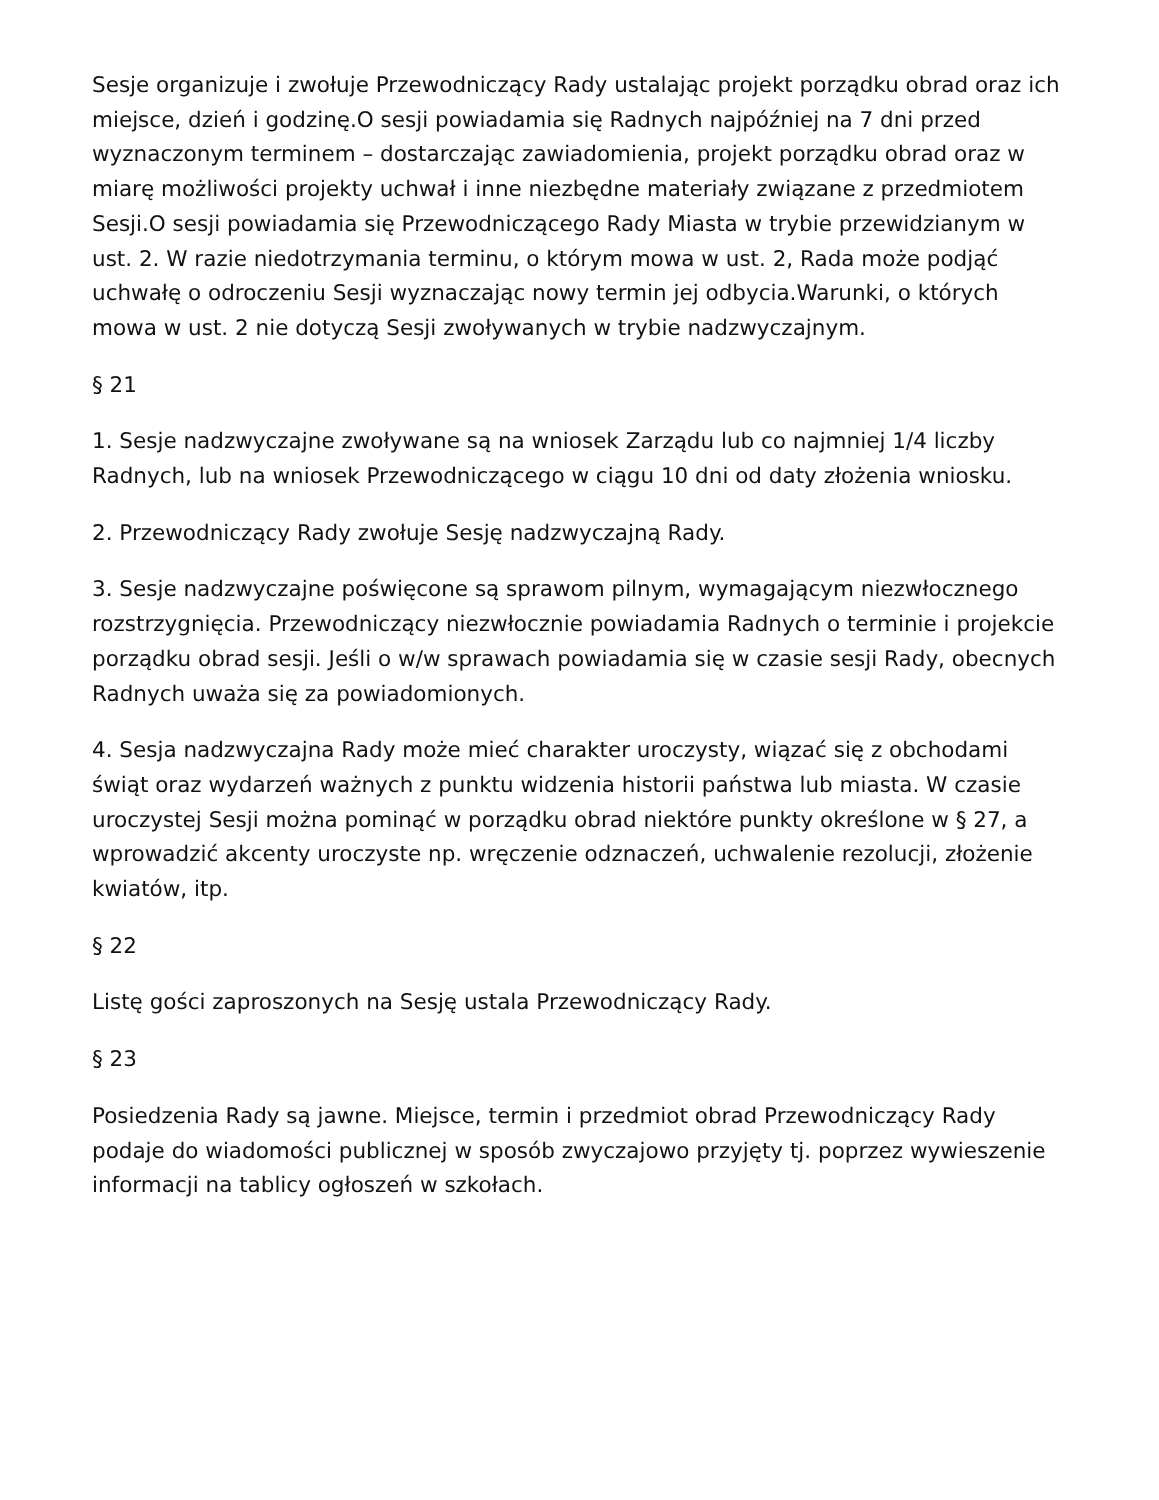Sesje organizuje i zwołuje Przewodniczący Rady ustalając projekt porządku obrad oraz ich miejsce, dzień i godzinę.O sesji powiadamia się Radnych najpóźniej na 7 dni przed wyznaczonym terminem – dostarczając zawiadomienia, projekt porządku obrad oraz w miarę możliwości projekty uchwał i inne niezbędne materiały związane z przedmiotem Sesji.O sesji powiadamia się Przewodniczącego Rady Miasta w trybie przewidzianym w ust. 2. W razie niedotrzymania terminu, o którym mowa w ust. 2, Rada może podjąć uchwałę o odroczeniu Sesji wyznaczając nowy termin jej odbycia.Warunki, o których mowa w ust. 2 nie dotyczą Sesji zwoływanych w trybie nadzwyczajnym.
§ 21
1. Sesje nadzwyczajne zwoływane są na wniosek Zarządu lub co najmniej 1/4 liczby Radnych, lub na wniosek Przewodniczącego w ciągu 10 dni od daty złożenia wniosku.
2. Przewodniczący Rady zwołuje Sesję nadzwyczajną Rady.
3. Sesje nadzwyczajne poświęcone są sprawom pilnym, wymagającym niezwłocznego rozstrzygnięcia. Przewodniczący niezwłocznie powiadamia Radnych o terminie i projekcie porządku obrad sesji. Jeśli o w/w sprawach powiadamia się w czasie sesji Rady, obecnych Radnych uważa się za powiadomionych.
4. Sesja nadzwyczajna Rady może mieć charakter uroczysty, wiązać się z obchodami świąt oraz wydarzeń ważnych z punktu widzenia historii państwa lub miasta. W czasie uroczystej Sesji można pominąć w porządku obrad niektóre punkty określone w § 27, a wprowadzić akcenty uroczyste np. wręczenie odznaczeń, uchwalenie rezolucji, złożenie kwiatów, itp.
§ 22
Listę gości zaproszonych na Sesję ustala Przewodniczący Rady.
§ 23
Posiedzenia Rady są jawne. Miejsce, termin i przedmiot obrad Przewodniczący Rady podaje do wiadomości publicznej w sposób zwyczajowo przyjęty tj. poprzez wywieszenie informacji na tablicy ogłoszeń w szkołach.